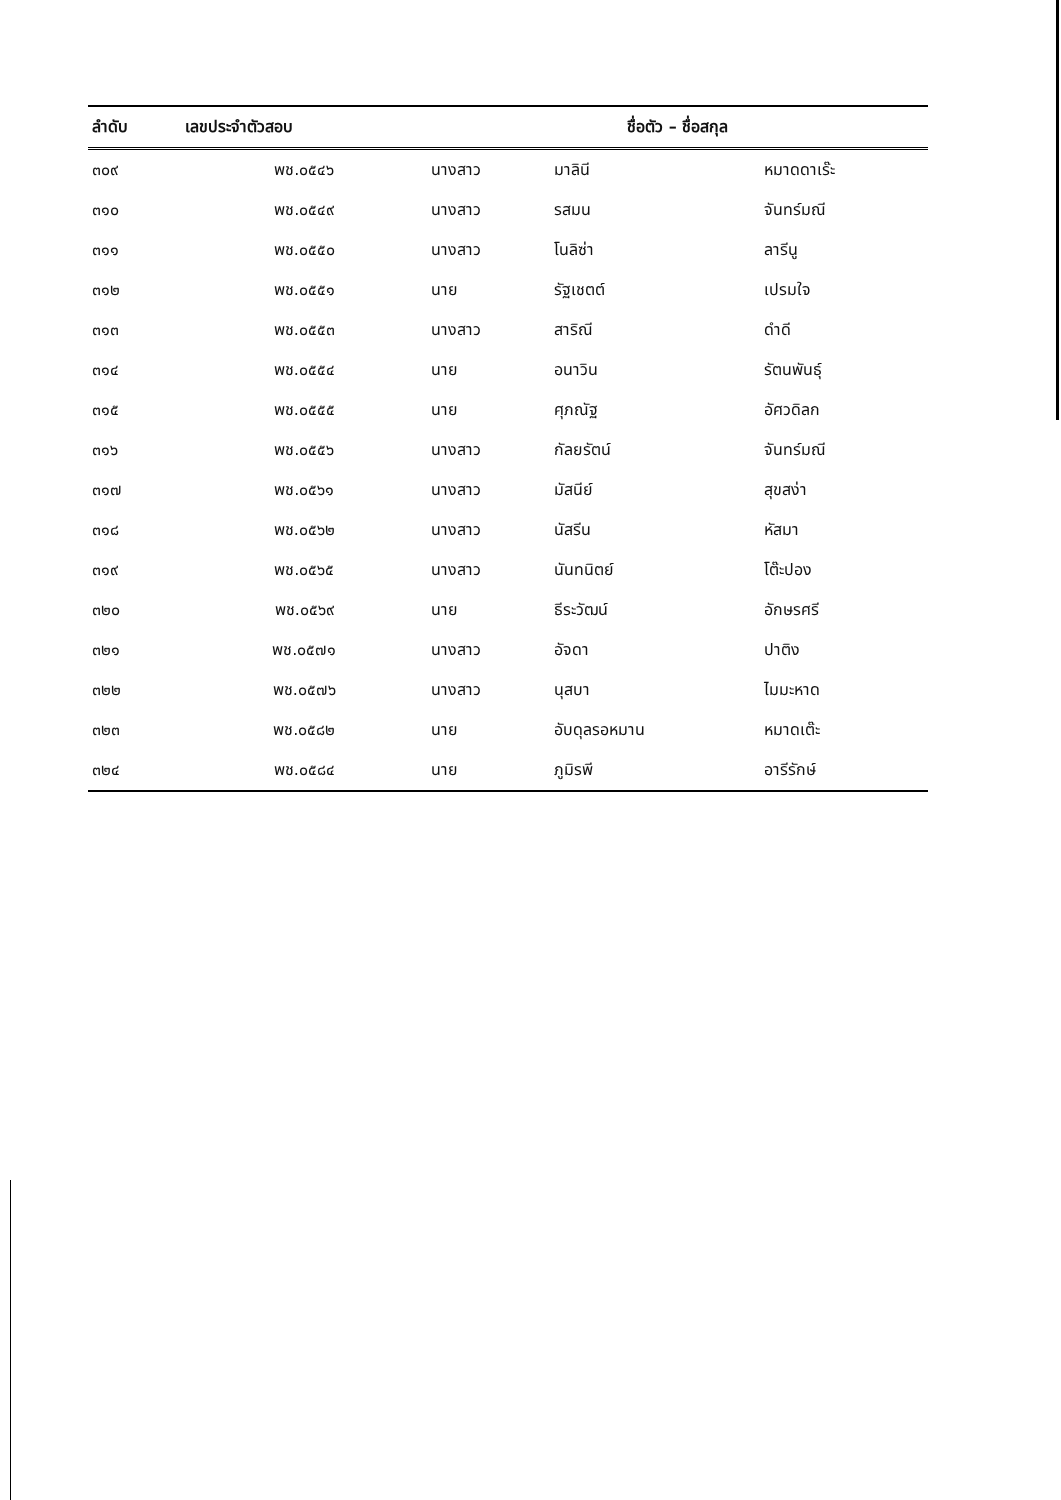| ลำดับ | เลขประจำตัวสอบ | ชื่อตัว – ชื่อสกุล | | |
| --- | --- | --- | --- | --- |
| ๓๐๙ | พช.๐๕๔๖ | นางสาว | มาลินี | หมาดดาเร๊ะ |
| ๓๑๐ | พช.๐๕๔๙ | นางสาว | รสมน | จันทร์มณี |
| ๓๑๑ | พช.๐๕๕๐ | นางสาว | โนลิซ่า | ลารีนู |
| ๓๑๒ | พช.๐๕๕๑ | นาย | รัฐเชตต์ | เปรมใจ |
| ๓๑๓ | พช.๐๕๕๓ | นางสาว | สาริณี | ดำดี |
| ๓๑๔ | พช.๐๕๕๔ | นาย | อนาวิน | รัตนพันธุ์ |
| ๓๑๕ | พช.๐๕๕๕ | นาย | ศุภณัฐ | อัศวดิลก |
| ๓๑๖ | พช.๐๕๕๖ | นางสาว | กัลยรัตน์ | จันทร์มณี |
| ๓๑๗ | พช.๐๕๖๑ | นางสาว | มัสนีย์ | สุขสง่า |
| ๓๑๘ | พช.๐๕๖๒ | นางสาว | นัสรีน | หัสมา |
| ๓๑๙ | พช.๐๕๖๕ | นางสาว | นันทนิตย์ | โต๊ะปอง |
| ๓๒๐ | พช.๐๕๖๙ | นาย | ธีระวัฒน์ | อักษรศรี |
| ๓๒๑ | พช.๐๕๗๑ | นางสาว | อัจดา | ปาติง |
| ๓๒๒ | พช.๐๕๗๖ | นางสาว | นุสบา | ไมมะหาด |
| ๓๒๓ | พช.๐๕๘๒ | นาย | อับดุลรอหมาน | หมาดเต๊ะ |
| ๓๒๔ | พช.๐๕๘๔ | นาย | ภูมิรพี | อารีรักษ์ |